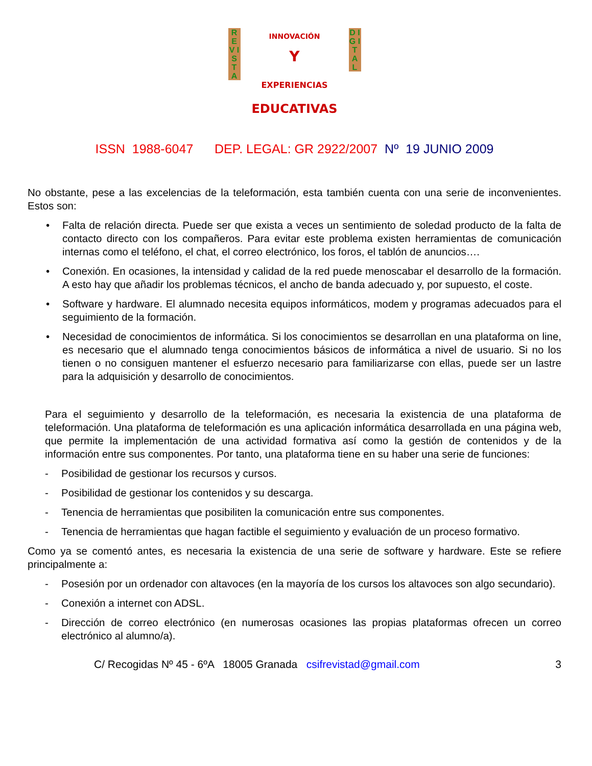R E V I S T A
D I G I T A L
INNOVACIÓN
Y
EXPERIENCIAS
EDUCATIVAS
ISSN 1988-6047 DEP. LEGAL: GR 2922/2007 Nº 19 JUNIO 2009
No obstante, pese a las excelencias de la teleformación, esta también cuenta con una serie de inconvenientes. Estos son:
• Falta de relación directa. Puede ser que exista a veces un sentimiento de soledad producto de la falta de contacto directo con los compañeros. Para evitar este problema existen herramientas de comunicación internas como el teléfono, el chat, el correo electrónico, los foros, el tablón de anuncios….
• Conexión. En ocasiones, la intensidad y calidad de la red puede menoscabar el desarrollo de la formación. A esto hay que añadir los problemas técnicos, el ancho de banda adecuado y, por supuesto, el coste.
• Software y hardware. El alumnado necesita equipos informáticos, modem y programas adecuados para el seguimiento de la formación.
• Necesidad de conocimientos de informática. Si los conocimientos se desarrollan en una plataforma on line, es necesario que el alumnado tenga conocimientos básicos de informática a nivel de usuario. Si no los tienen o no consiguen mantener el esfuerzo necesario para familiarizarse con ellas, puede ser un lastre para la adquisición y desarrollo de conocimientos.
Para el seguimiento y desarrollo de la teleformación, es necesaria la existencia de una plataforma de teleformación. Una plataforma de teleformación es una aplicación informática desarrollada en una página web, que permite la implementación de una actividad formativa así como la gestión de contenidos y de la información entre sus componentes. Por tanto, una plataforma tiene en su haber una serie de funciones:
- Posibilidad de gestionar los recursos y cursos.
- Posibilidad de gestionar los contenidos y su descarga.
- Tenencia de herramientas que posibiliten la comunicación entre sus componentes.
- Tenencia de herramientas que hagan factible el seguimiento y evaluación de un proceso formativo.
Como ya se comentó antes, es necesaria la existencia de una serie de software y hardware. Este se refiere principalmente a:
- Posesión por un ordenador con altavoces (en la mayoría de los cursos los altavoces son algo secundario).
- Conexión a internet con ADSL.
- Dirección de correo electrónico (en numerosas ocasiones las propias plataformas ofrecen un correo electrónico al alumno/a).
C/ Recogidas Nº 45 - 6ºA 18005 Granada csifrevistad@gmail.com 3